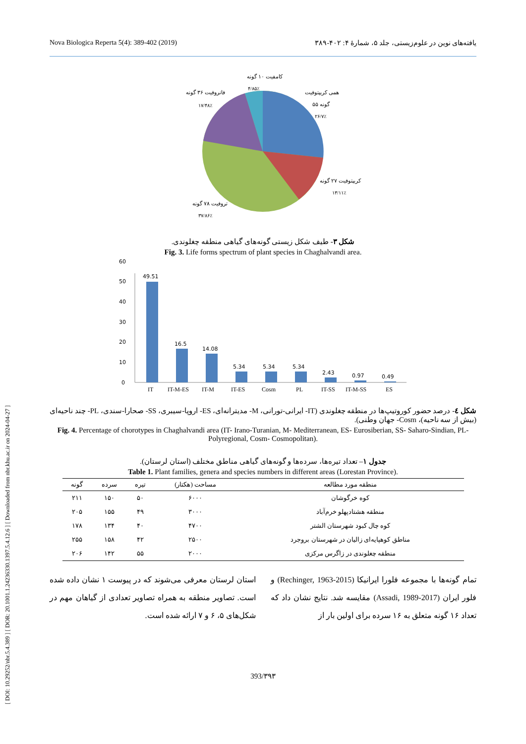Nova Biologica Reperta 5(4): 389-402 (2019) یافته‌های نوین در علوم‌زیستی، جلد ۵، شمارهٔ ۴: ۴۰۲-۳۸۹
[ DOI: 10.29252/nbr.5.4.389 ] [ DOR: 20.1001.1.24236330.1397.5.4.12.6 ] [ Downloaded from nbr.khu.ac.ir on 2024-04-27 ]
کامفیت ۱۰ گونه
۴/۸۵٪
فانروفیت ۳۶ گونه
۱۷/۴۸٪
همی کریپتوفیت
۵۵ گونه
۲۶/۷٪
کریپتوفیت ۲۷ گونه
۱۳/۱۱٪
تروفیت ۷۸ گونه
۳۷/۸۶٪
شکل ۳- طیف شکل زیستی گونه‌های گیاهی منطقه چغلوندی.
Fig. 3. Life forms spectrum of plant species in Chaghalvandi area.
0
10
20
30
40
50
60
49.51
16.5
14.08
5.34
5.34
5.34
2.43
0.97
0.49
IT
IT-M-ES
IT-M
IT-ES
Cosm
PL
IT-SS
IT-M-SS
ES
شکل ٤- درصد حضور کوروتیپ‌ها در منطقه چغلوندی (IT- ایرانی-تورانی، M- مدیترانه‌ای، ES- اروپا-سیبری، SS- صحارا-سندی، PL- چند ناحیه‌ای (بیش از سه ناحیه)، Cosm- جهان وطنی).
Fig. 4. Percentage of chorotypes in Chaghalvandi area (IT- Irano-Turanian, M- Mediterranean, ES- Eurosiberian, SS- Saharo-Sindian, PL- Polyregional, Cosm- Cosmopolitan).
جدول ۱– تعداد تیره‌ها، سرده‌ها و گونه‌های گیاهی مناطق مختلف (استان لرستان).
Table 1. Plant families, genera and species numbers in different areas (Lorestan Province).
| منطقه مورد مطالعه | مساحت (هکتار) | تیره | سرده | گونه |
| --- | --- | --- | --- | --- |
| کوه خرگوشان | ۶۰۰۰ | ۵۰ | ۱۵۰ | ۲۱۱ |
| منطقه هشتادپهلو خرم‌آباد | ۳۰۰۰ | ۴۹ | ۱۵۵ | ۲۰۵ |
| کوه چال کبود شهرستان الشتر | ۴۷۰۰ | ۴۰ | ۱۳۴ | ۱۷۸ |
| مناطق کوهپایه‌ای زالیان در شهرستان بروجرد | ۲۵۰۰ | ۴۲ | ۱۵۸ | ۲۵۵ |
| منطقه چغلوندی در زاگرس مرکزی | ۲۰۰۰ | ۵۵ | ۱۴۲ | ۲۰۶ |
تمام گونه‌ها با مجموعه فلورا ایرانیکا (Rechinger, 1963-2015) و فلور ایران (Assadi, 1989-2017) مقایسه شد. نتایج نشان داد که تعداد ۱۶ گونه متعلق به ۱۶ سرده برای اولین بار از
استان لرستان معرفی می‌شوند که در پیوست ۱ نشان داده شده است. تصاویر منطقه به همراه تصاویر تعدادی از گیاهان مهم در شکل‌های ۵، ۶ و ۷ ارائه شده است.
393/۳۹۳